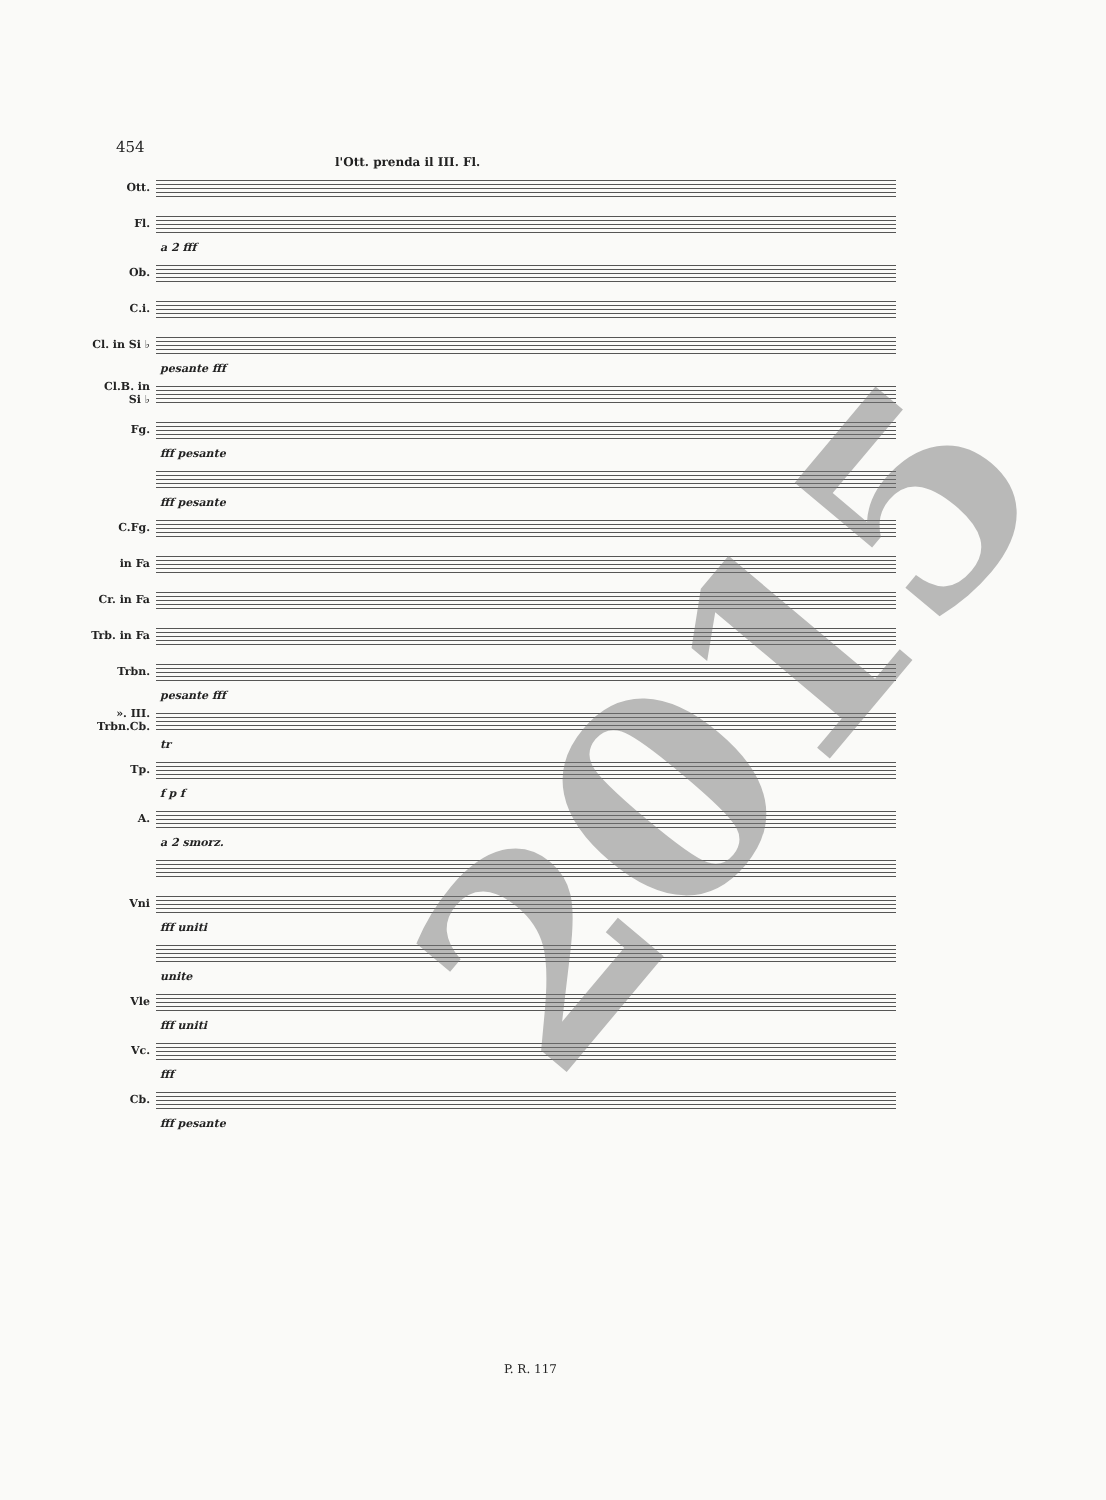454
l'Ott. prenda il III. Fl.
Ott.
Fl.
a 2 fff
Ob.
C.i.
Cl. in Si ♭
pesante fff
Cl.B. in Si ♭
Fg.
fff pesante
fff pesante
C.Fg.
in Fa
Cr. in Fa
Trb. in Fa
Trbn.
pesante fff
». III. Trbn.Cb.
tr
Tp.
f p f
A.
a 2 smorz.
Vni
fff uniti
unite
Vle
fff uniti
Vc.
fff
Cb.
fff pesante
2015
P. R. 117